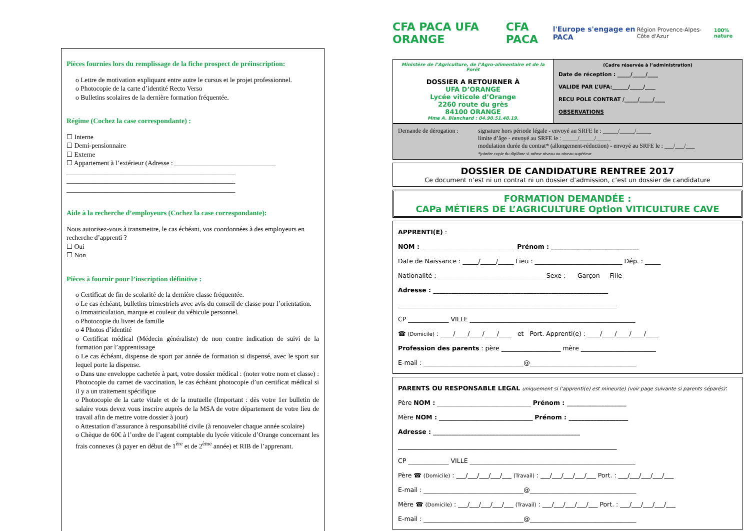Pièces fournies lors du remplissage de la fiche prospect de préinscription:
o Lettre de motivation expliquant entre autre le cursus et le projet professionnel.
o Photocopie de la carte d’identité Recto Verso
o Bulletins scolaires de la dernière formation fréquentée.
Régime (Cochez la case correspondante) :
☐ Interne
☐ Demi-pensionnaire
☐ Externe
☐ Appartement à l’extérieur (Adresse : ______________________________
__________________________________________________
__________________________________________________
__________________________________________________
Aide à la recherche d’employeurs (Cochez la case correspondante):
Nous autorisez-vous à transmettre, le cas échéant, vos coordonnées à des employeurs en recherche d’apprenti ?
☐ Oui
☐ Non
Pièces à fournir pour l’inscription définitive :
o Certificat de fin de scolarité de la dernière classe fréquentée.
o Le cas échéant, bulletins trimestriels avec avis du conseil de classe pour l’orientation.
o Immatriculation, marque et couleur du véhicule personnel.
o Photocopie du livret de famille
o 4 Photos d’identité
o Certificat médical (Médecin généraliste) de non contre indication de suivi de la formation par l’apprentissage
o Le cas échéant, dispense de sport par année de formation si dispensé, avec le sport sur lequel porte la dispense.
o Dans une enveloppe cachetée à part, votre dossier médical : (noter votre nom et classe) : Photocopie du carnet de vaccination, le cas échéant photocopie d’un certificat médical si il y a un traitement spécifique
o Photocopie de la carte vitale et de la mutuelle (Important : dès votre 1er bulletin de salaire vous devez vous inscrire auprès de la MSA de votre département de votre lieu de travail afin de mettre votre dossier à jour)
o Attestation d’assurance à responsabilité civile (à renouveler chaque année scolaire)
o Chèque de 60€ à l’ordre de l’agent comptable du lycée viticole d’Orange concernant les frais connexes (à payer en début de 1<sup>ère</sup> et de 2<sup>ème</sup> année) et RIB de l’apprenant.
CFA PACA UFA ORANGE CFA PACA l'Europe s'engage en PACA Région Provence-Alpes-Côte d'Azur 100% nature
Ministère de l’Agriculture, de l’Agro-alimentaire et de la Forêt
DOSSIER A RETOURNER À
UFA D’ORANGE
Lycée viticole d’Orange
2260 route du grès
84100 ORANGE
Mme A. Blanchard : 04.90.51.48.19.
(Cadre réservée à l’administration)
Date de réception : _____/_____/____
VALIDE PAR L’UFA:______/_____/____
RECU POLE CONTRAT /_____/_____/____
OBSERVATIONS
Demande de dérogation :
signature hors période légale - envoyé au SRFE le : _____/_____/_____
limite d’âge - envoyé au SRFE le : _____/_____/_____
modulation durée du contrat* (allongement-réduction) - envoyé au SRFE le : ___/___/___
*joindre copie du diplôme si même niveau ou niveau supérieur
DOSSIER DE CANDIDATURE RENTREE 2017
Ce document n’est ni un contrat ni un dossier d’admission, c’est un dossier de candidature
FORMATION DEMANDÉE :
CAPa MÉTIERS DE L’AGRICULTURE Option VITICULTURE CAVE
APPRENTI(E) :
NOM : ______________________________ Prénom : ____________________________
Date de Naissance : _____/_____/_____ Lieu : ____________________________ Dép. : _____
Nationalité : __________________________________ Sexe : Garçon Fille
Adresse : ________________________________________________________
______________________________________________________________________
CP _____________ VILLE _____________________________________________________
☎ (Domicile) : ____/____/____/____/____ et Port. Apprenti(e) : ____/____/____/____/____
Profession des parents : père ___________________ mère ________________________
E-mail : ________________________________@__________________________________
PARENTS OU RESPONSABLE LEGAL uniquement si l’apprenti(e) est mineur(e) (voir page suivante si parents séparés):
Père NOM : ______________________________ Prénom : ___________________
Mère NOM : ______________________________ Prénom : ___________________
Adresse : _______________________________________________
______________________________________________________________________
CP _____________ VILLE _____________________________________________________
Père ☎ (Domicile) : ___/___/___/___/___ (Travail) : ___/___/___/___/___ Port. : ___/___/___/___/___
E-mail : ________________________________@__________________________________
Mère ☎ (Domicile) : ___/___/___/___/___ (Travail) : ___/___/___/___/___ Port. : ___/___/___/___/___
E-mail : ________________________________@__________________________________